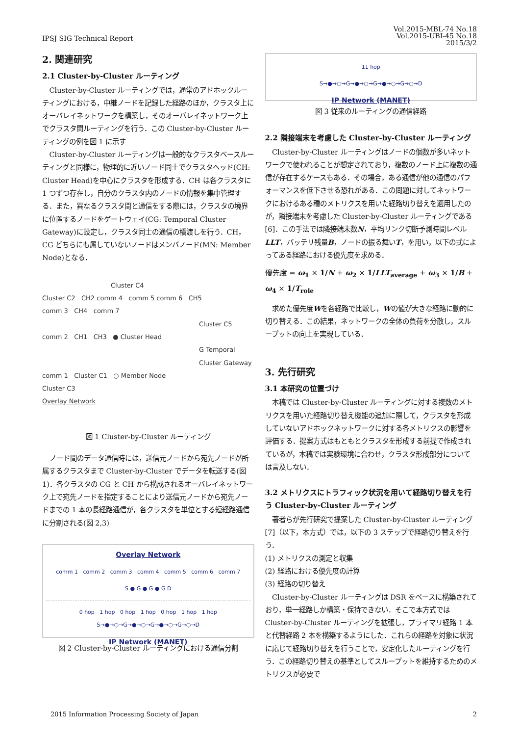IPSJ SIG Technical Report
Vol.2015-MBL-74 No.18
Vol.2015-UBI-45 No.18
2015/3/2
2. 関連研究
2.1 Cluster-by-Cluster ルーティング
Cluster-by-Cluster ルーティングでは，通常のアドホックルーティングにおける，中継ノードを記録した経路のほか，クラスタ上にオーバレイネットワークを構築し，そのオーバレイネットワーク上でクラスタ間ルーティングを行う．この Cluster-by-Cluster ルーティングの例を図 1 に示す
Cluster-by-Cluster ルーティングは一般的なクラスタベースルーティングと同様に，物理的に近いノード同士でクラスタヘッド(CH: Cluster Head)を中心にクラスタを形成する．CH は各クラスタに 1 つずつ存在し，自分のクラスタ内のノードの情報を集中管理する．また，異なるクラスタ間と通信をする際には，クラスタの境界に位置するノードをゲートウェイ(CG: Temporal Cluster Gateway)に設定し，クラスタ同士の通信の橋渡しを行う．CH，CG どちらにも属していないノードはメンバノード(MN: Member Node)となる．
Cluster C4
Cluster C2 CH2 comm 4 comm 5 comm 6 CH5
comm 3 CH4 comm 7
Cluster C5
comm 2 CH1 CH3 ● Cluster Head
G Temporal Cluster Gateway
comm 1 Cluster C1 ○ Member Node
Cluster C3
Overlay Network
図 1 Cluster-by-Cluster ルーティング
ノード間のデータ通信時には，送信元ノードから宛先ノードが所属するクラスタまで Cluster-by-Cluster でデータを転送する(図 1)．各クラスタの CG と CH から構成されるオーバレイネットワーク上で宛先ノードを指定することにより送信元ノードから宛先ノードまでの 1 本の長経路通信が，各クラスタを単位とする短経路通信に分割される(図 2,3)
Overlay Network
comm 1 comm 2 comm 3 comm 4 comm 5 comm 6 comm 7
S ● G ● G ● G D
0 hop 1 hop 0 hop 1 hop 0 hop 1 hop 1 hop
S→●→○→G→●→○→G→●→○→G→○→D
IP Network (MANET)
図 2 Cluster-by-Cluster ルーティングにおける通信分割
11 hop
S→●→○→G→●→○→G→●→○→G→○→D
IP Network (MANET)
図 3 従来のルーティングの通信経路
2.2 隣接端末を考慮した Cluster-by-Cluster ルーティング
Cluster-by-Cluster ルーティングはノードの個数が多いネットワークで使われることが想定されており，複数のノード上に複数の通信が存在するケースもある．その場合，ある通信が他の通信のパフォーマンスを低下させる恐れがある．この問題に対してネットワークにおけるある種のメトリクスを用いた経路切り替えを適用したのが，隣接端末を考慮した Cluster-by-Cluster ルーティングである[6]．この手法では隣接端末数N，平均リンク切断予測時間レベルLLT，バッテリ残量B，ノードの振る舞いT，を用い，以下の式によってある経路における優先度を求める．
優先度 = ω<sub>1</sub> × 1/N + ω<sub>2</sub> × 1/LLT<sub>average</sub> + ω<sub>3</sub> × 1/B + ω<sub>4</sub> × 1/T<sub>role</sub>
求めた優先度Wを各経路で比較し，Wの値が大きな経路に動的に切り替える．この結果，ネットワークの全体の負荷を分散し，スループットの向上を実現している．
3. 先行研究
3.1 本研究の位置づけ
本稿では Cluster-by-Cluster ルーティングに対する複数のメトリクスを用いた経路切り替え機能の追加に際して，クラスタを形成していないアドホックネットワークに対する各メトリクスの影響を評価する．提案方式はもともとクラスタを形成する前提で作成されているが，本稿では実験環境に合わせ，クラスタ形成部分については言及しない．
3.2 メトリクスにトラフィック状況を用いて経路切り替えを行う Cluster-by-Cluster ルーティング
著者らが先行研究で提案した Cluster-by-Cluster ルーティング[7]（以下，本方式）では，以下の 3 ステップで経路切り替えを行う．
(1) メトリクスの測定と収集
(2) 経路における優先度の計算
(3) 経路の切り替え
Cluster-by-Cluster ルーティングは DSR をベースに構築されており，単一経路しか構築・保持できない．そこで本方式では Cluster-by-Cluster ルーティングを拡張し，プライマリ経路 1 本と代替経路 2 本を構築するようにした．これらの経路を対象に状況に応じて経路切り替えを行うことで，安定化したルーティングを行う．この経路切り替えの基準としてスループットを維持するためのメトリクスが必要で
2015 Information Processing Society of Japan
2